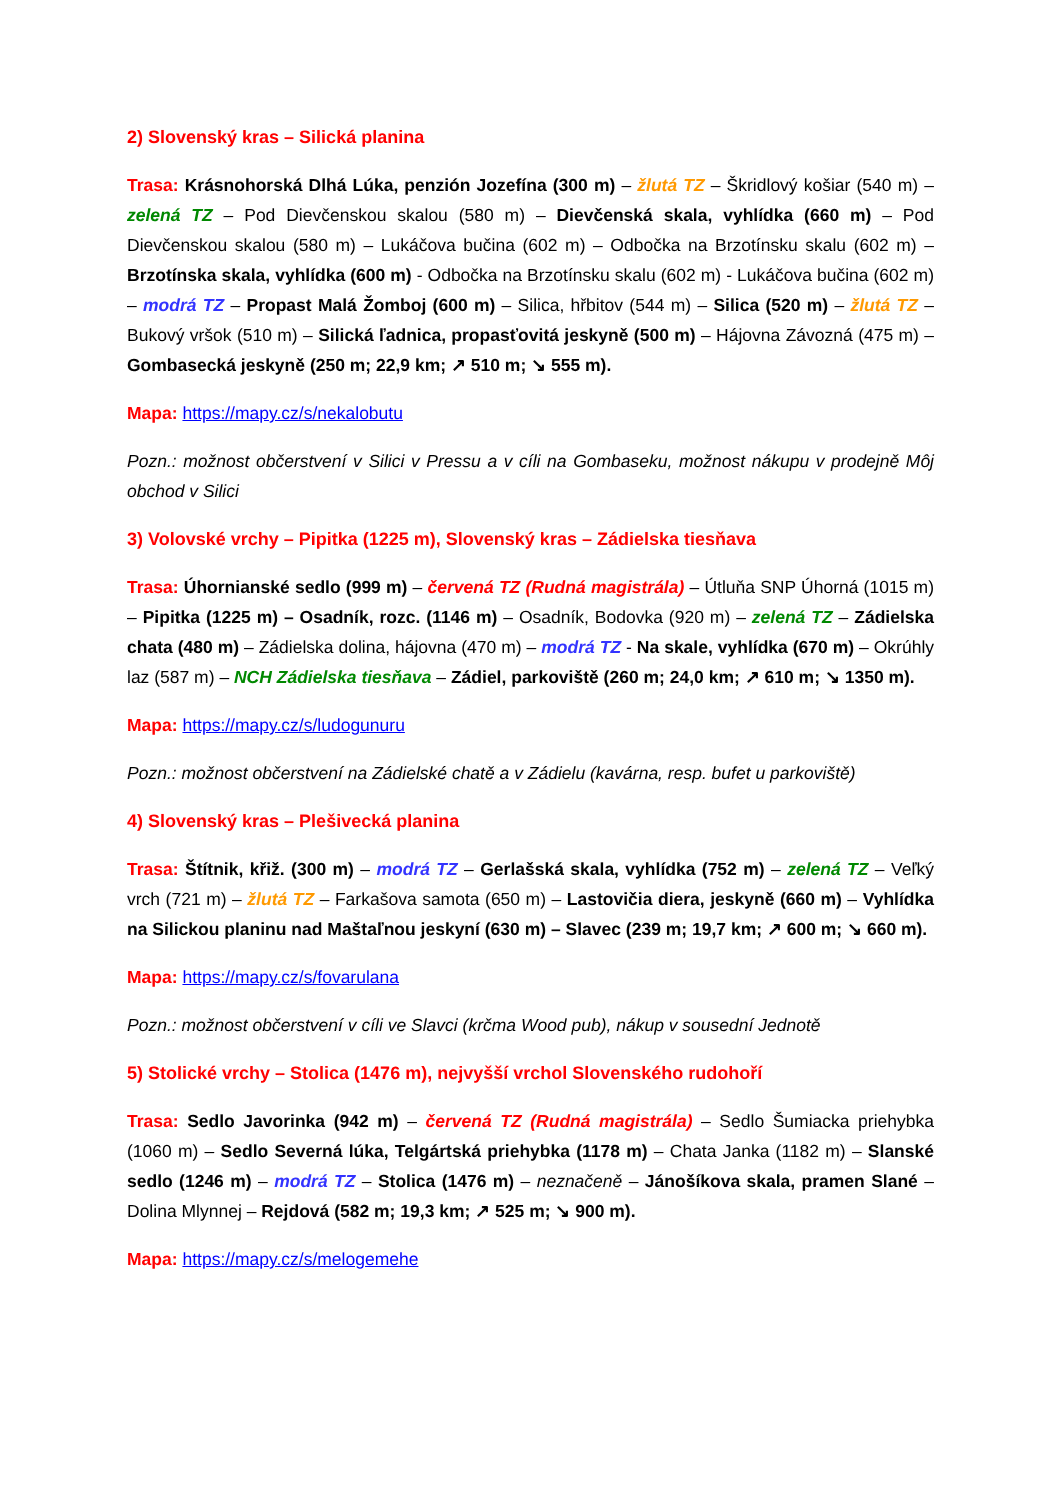2) Slovenský kras – Silická planina
Trasa: Krásnohorská Dlhá Lúka, penzión Jozefína (300 m) – žlutá TZ – Škridlový košiar (540 m) – zelená TZ – Pod Dievčenskou skalou (580 m) – Dievčenská skala, vyhlídka (660 m) – Pod Dievčenskou skalou (580 m) – Lukáčova bučina (602 m) – Odbočka na Brzotínsku skalu (602 m) – Brzotínska skala, vyhlídka (600 m) - Odbočka na Brzotínsku skalu (602 m) - Lukáčova bučina (602 m) – modrá TZ – Propast Malá Žomboj (600 m) – Silica, hřbitov (544 m) – Silica (520 m) – žlutá TZ – Bukový vršok (510 m) – Silická ľadnica, propasťovitá jeskyně (500 m) – Hájovna Závozná (475 m) – Gombasecká jeskyně (250 m; 22,9 km; ↗ 510 m; ↘ 555 m).
Mapa: https://mapy.cz/s/nekalobutu
Pozn.: možnost občerstvení v Silici v Pressu a v cíli na Gombaseku, možnost nákupu v prodejně Môj obchod v Silici
3) Volovské vrchy – Pipitka (1225 m), Slovenský kras – Zádielska tiesňava
Trasa: Úhornianské sedlo (999 m) – červená TZ (Rudná magistrála) – Útluňa SNP Úhorná (1015 m) – Pipitka (1225 m) – Osadník, rozc. (1146 m) – Osadník, Bodovka (920 m) – zelená TZ – Zádielska chata (480 m) – Zádielska dolina, hájovna (470 m) – modrá TZ - Na skale, vyhlídka (670 m) – Okrúhly laz (587 m) – NCH Zádielska tiesňava – Zádiel, parkoviště (260 m; 24,0 km; ↗ 610 m; ↘ 1350 m).
Mapa: https://mapy.cz/s/ludogunuru
Pozn.: možnost občerstvení na Zádielské chatě a v Zádielu (kavárna, resp. bufet u parkoviště)
4) Slovenský kras – Plešivecká planina
Trasa: Štítnik, křiž. (300 m) – modrá TZ – Gerlašská skala, vyhlídka (752 m) – zelená TZ – Veľký vrch (721 m) – žlutá TZ – Farkašova samota (650 m) – Lastovičia diera, jeskyně (660 m) – Vyhlídka na Silickou planinu nad Maštaľnou jeskyní (630 m) – Slavec (239 m; 19,7 km; ↗ 600 m; ↘ 660 m).
Mapa: https://mapy.cz/s/fovarulana
Pozn.: možnost občerstvení v cíli ve Slavci (krčma Wood pub), nákup v sousední Jednotě
5) Stolické vrchy – Stolica (1476 m), nejvyšší vrchol Slovenského rudohoří
Trasa: Sedlo Javorinka (942 m) – červená TZ (Rudná magistrála) – Sedlo Šumiacka priehybka (1060 m) – Sedlo Severná lúka, Telgártská priehybka (1178 m) – Chata Janka (1182 m) – Slanské sedlo (1246 m) – modrá TZ – Stolica (1476 m) – neznačeně – Jánošíkova skala, pramen Slané – Dolina Mlynnej – Rejdová (582 m; 19,3 km; ↗ 525 m; ↘ 900 m).
Mapa: https://mapy.cz/s/melogemehe